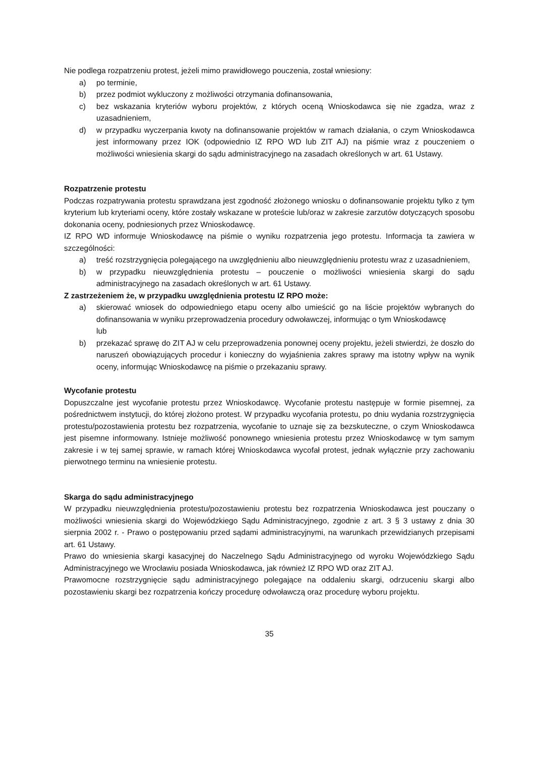Nie podlega rozpatrzeniu protest, jeżeli mimo prawidłowego pouczenia, został wniesiony:
a) po terminie,
b) przez podmiot wykluczony z możliwości otrzymania dofinansowania,
c) bez wskazania kryteriów wyboru projektów, z których oceną Wnioskodawca się nie zgadza, wraz z uzasadnieniem,
d) w przypadku wyczerpania kwoty na dofinansowanie projektów w ramach działania, o czym Wnioskodawca jest informowany przez IOK (odpowiednio IZ RPO WD lub ZIT AJ) na piśmie wraz z pouczeniem o możliwości wniesienia skargi do sądu administracyjnego na zasadach określonych w art. 61 Ustawy.
Rozpatrzenie protestu
Podczas rozpatrywania protestu sprawdzana jest zgodność złożonego wniosku o dofinansowanie projektu tylko z tym kryterium lub kryteriami oceny, które zostały wskazane w proteście lub/oraz w zakresie zarzutów dotyczących sposobu dokonania oceny, podniesionych przez Wnioskodawcę.
IZ RPO WD informuje Wnioskodawcę na piśmie o wyniku rozpatrzenia jego protestu. Informacja ta zawiera w szczególności:
a) treść rozstrzygnięcia polegającego na uwzględnieniu albo nieuwzględnieniu protestu wraz z uzasadnieniem,
b) w przypadku nieuwzględnienia protestu – pouczenie o możliwości wniesienia skargi do sądu administracyjnego na zasadach określonych w art. 61 Ustawy.
Z zastrzeżeniem że, w przypadku uwzględnienia protestu IZ RPO może:
a) skierować wniosek do odpowiedniego etapu oceny albo umieścić go na liście projektów wybranych do dofinansowania w wyniku przeprowadzenia procedury odwoławczej, informując o tym Wnioskodawcę
lub
b) przekazać sprawę do ZIT AJ w celu przeprowadzenia ponownej oceny projektu, jeżeli stwierdzi, że doszło do naruszeń obowiązujących procedur i konieczny do wyjaśnienia zakres sprawy ma istotny wpływ na wynik oceny, informując Wnioskodawcę na piśmie o przekazaniu sprawy.
Wycofanie protestu
Dopuszczalne jest wycofanie protestu przez Wnioskodawcę. Wycofanie protestu następuje w formie pisemnej, za pośrednictwem instytucji, do której złożono protest. W przypadku wycofania protestu, po dniu wydania rozstrzygnięcia protestu/pozostawienia protestu bez rozpatrzenia, wycofanie to uznaje się za bezskuteczne, o czym Wnioskodawca jest pisemne informowany. Istnieje możliwość ponownego wniesienia protestu przez Wnioskodawcę w tym samym zakresie i w tej samej sprawie, w ramach której Wnioskodawca wycofał protest, jednak wyłącznie przy zachowaniu pierwotnego terminu na wniesienie protestu.
Skarga do sądu administracyjnego
W przypadku nieuwzględnienia protestu/pozostawieniu protestu bez rozpatrzenia Wnioskodawca jest pouczany o możliwości wniesienia skargi do Wojewódzkiego Sądu Administracyjnego, zgodnie z art. 3 § 3 ustawy z dnia 30 sierpnia 2002 r. - Prawo o postępowaniu przed sądami administracyjnymi, na warunkach przewidzianych przepisami art. 61 Ustawy.
Prawo do wniesienia skargi kasacyjnej do Naczelnego Sądu Administracyjnego od wyroku Wojewódzkiego Sądu Administracyjnego we Wrocławiu posiada Wnioskodawca, jak również IZ RPO WD oraz ZIT AJ.
Prawomocne rozstrzygnięcie sądu administracyjnego polegające na oddaleniu skargi, odrzuceniu skargi albo pozostawieniu skargi bez rozpatrzenia kończy procedurę odwoławczą oraz procedurę wyboru projektu.
35